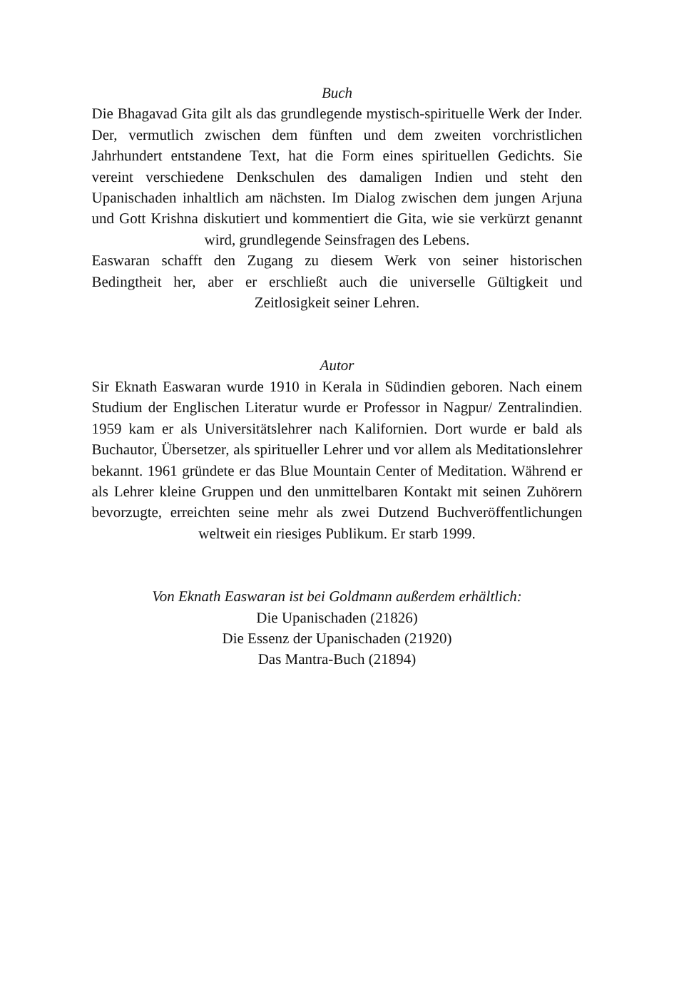Buch
Die Bhagavad Gita gilt als das grundlegende mystisch-spirituelle Werk der Inder. Der, vermutlich zwischen dem fünften und dem zweiten vorchristlichen Jahrhundert entstandene Text, hat die Form eines spirituellen Gedichts. Sie vereint verschiedene Denkschulen des damaligen Indien und steht den Upanischaden inhaltlich am nächsten. Im Dialog zwischen dem jungen Arjuna und Gott Krishna diskutiert und kommentiert die Gita, wie sie verkürzt genannt wird, grundlegende Seinsfragen des Lebens.
Easwaran schafft den Zugang zu diesem Werk von seiner historischen Bedingtheit her, aber er erschließt auch die universelle Gültigkeit und Zeitlosigkeit seiner Lehren.
Autor
Sir Eknath Easwaran wurde 1910 in Kerala in Südindien geboren. Nach einem Studium der Englischen Literatur wurde er Professor in Nagpur/ Zentralindien. 1959 kam er als Universitätslehrer nach Kalifornien. Dort wurde er bald als Buchautor, Übersetzer, als spiritueller Lehrer und vor allem als Meditationslehrer bekannt. 1961 gründete er das Blue Mountain Center of Meditation. Während er als Lehrer kleine Gruppen und den unmittelbaren Kontakt mit seinen Zuhörern bevorzugte, erreichten seine mehr als zwei Dutzend Buchveröffentlichungen weltweit ein riesiges Publikum. Er starb 1999.
Von Eknath Easwaran ist bei Goldmann außerdem erhältlich:
Die Upanischaden (21826)
Die Essenz der Upanischaden (21920)
Das Mantra-Buch (21894)